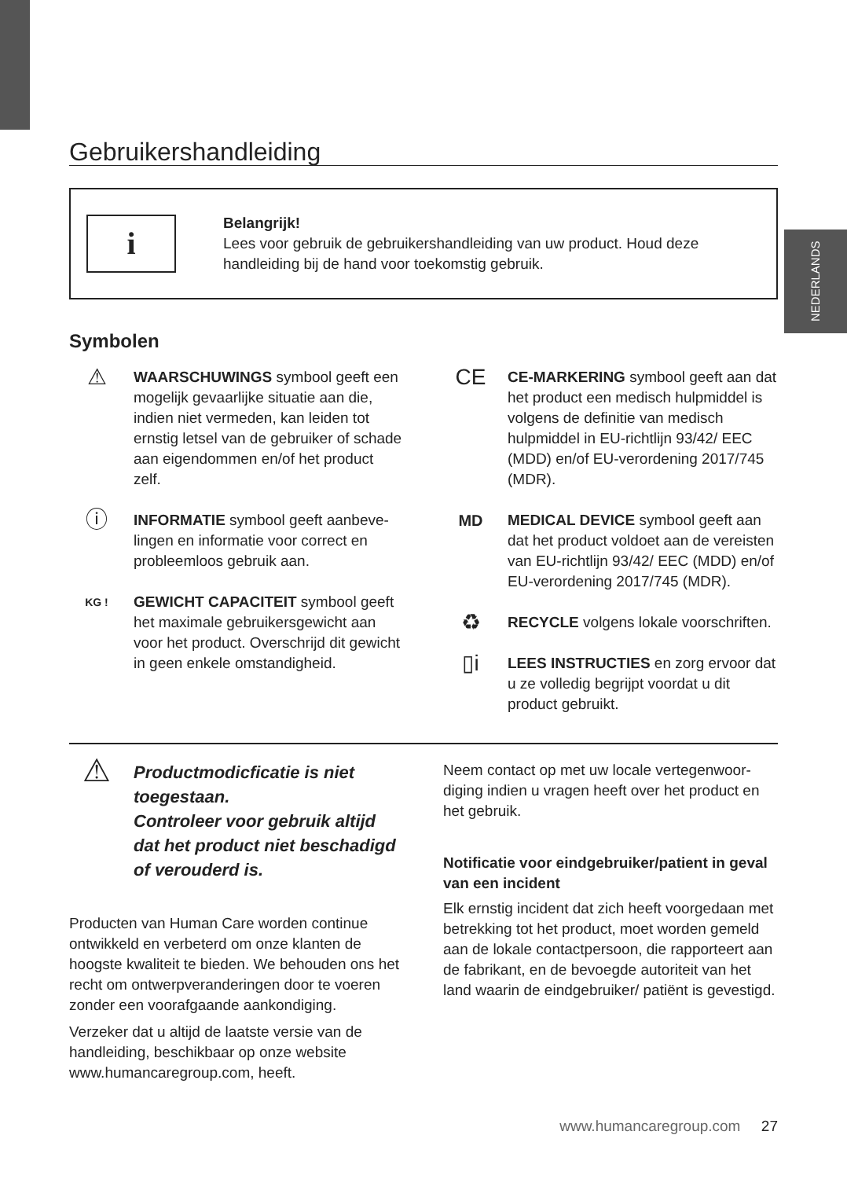NEDERLANDS
Gebruikershandleiding
i
Belangrijk!
Lees voor gebruik de gebruikershandleiding van uw product. Houd deze handleiding bij de hand voor toekomstig gebruik.
Symbolen
⚠
WAARSCHUWINGS symbool geeft een mogelijk gevaarlijke situatie aan die, indien niet vermeden, kan leiden tot ernstig letsel van de gebruiker of schade aan eigendommen en/of het product zelf.
ⓘ
INFORMATIE symbool geeft aanbeve-lingen en informatie voor correct en probleemloos gebruik aan.
KG !
GEWICHT CAPACITEIT symbool geeft het maximale gebruikersgewicht aan voor het product. Overschrijd dit gewicht in geen enkele omstandigheid.
CE
CE-MARKERING symbool geeft aan dat het product een medisch hulpmiddel is volgens de definitie van medisch hulpmiddel in EU-richtlijn 93/42/ EEC (MDD) en/of EU-verordening 2017/745 (MDR).
MD MEDICAL DEVICE symbool geeft aan dat het product voldoet aan de vereisten van EU-richtlijn 93/42/ EEC (MDD) en/of EU-verordening 2017/745 (MDR).
♻
RECYCLE volgens lokale voorschriften.
▯i
LEES INSTRUCTIES en zorg ervoor dat u ze volledig begrijpt voordat u dit product gebruikt.
⚠
Productmodicficatie is niet toegestaan.
Controleer voor gebruik altijd dat het product niet beschadigd of verouderd is.
Producten van Human Care worden continue ontwikkeld en verbeterd om onze klanten de hoogste kwaliteit te bieden. We behouden ons het recht om ontwerpveranderingen door te voeren zonder een voorafgaande aankondiging.
Verzeker dat u altijd de laatste versie van de handleiding, beschikbaar op onze website www.humancaregroup.com, heeft.
Neem contact op met uw locale vertegenwoor-diging indien u vragen heeft over het product en het gebruik.
Notificatie voor eindgebruiker/patient in geval van een incident
Elk ernstig incident dat zich heeft voorgedaan met betrekking tot het product, moet worden gemeld aan de lokale contactpersoon, die rapporteert aan de fabrikant, en de bevoegde autoriteit van het land waarin de eindgebruiker/ patiënt is gevestigd.
www.humancaregroup.com 27